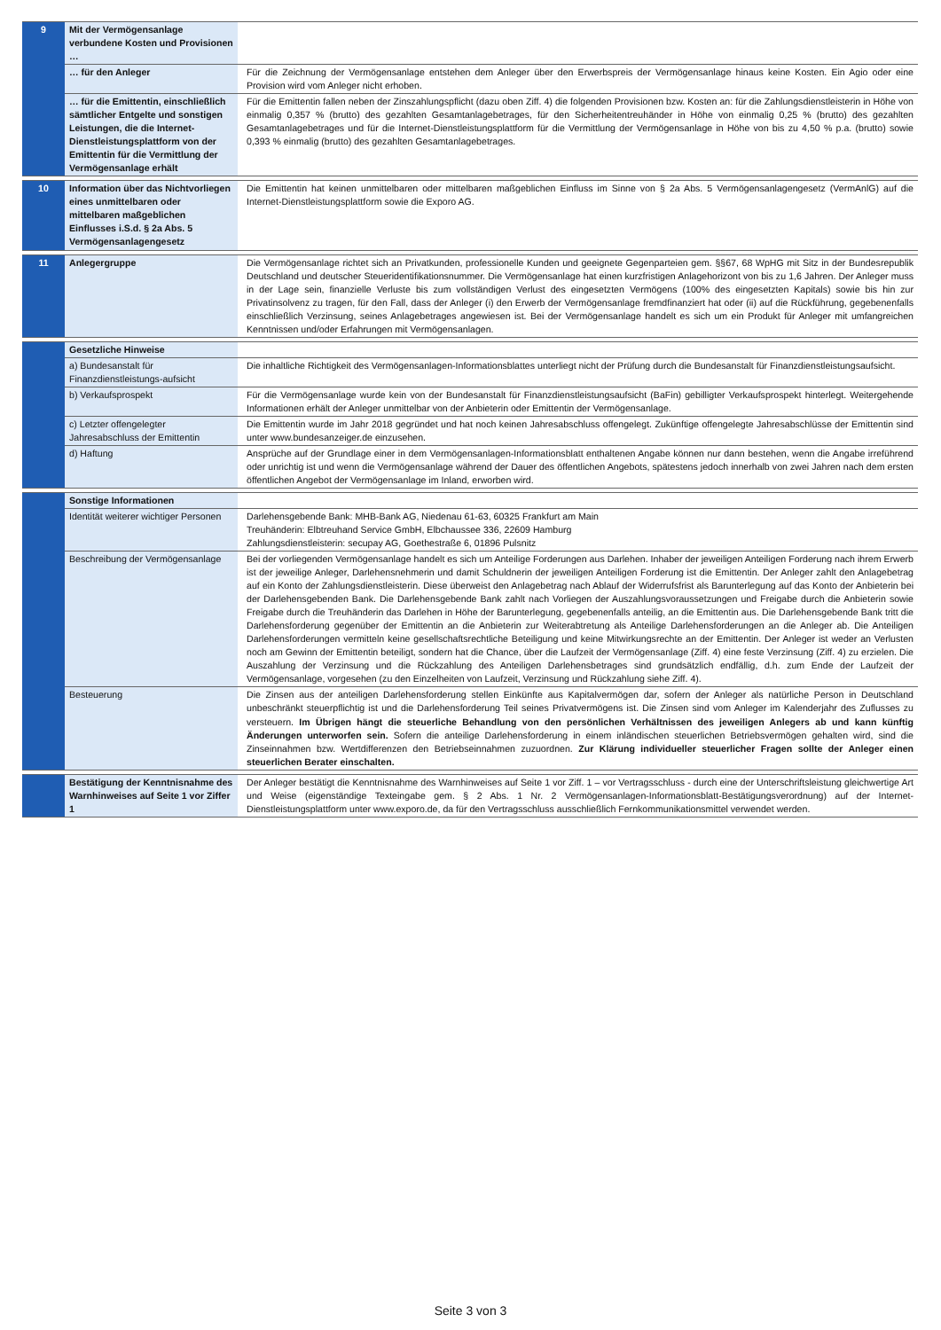| 9 | Mit der Vermögensanlage verbundene Kosten und Provisionen … | |
| | … für den Anleger | Für die Zeichnung der Vermögensanlage entstehen dem Anleger über den Erwerbspreis der Vermögensanlage hinaus keine Kosten. Ein Agio oder eine Provision wird vom Anleger nicht erhoben. |
| | … für die Emittentin, einschließlich sämtlicher Entgelte und sonstigen Leistungen, die die Internet-Dienstleistungsplattform von der Emittentin für die Vermittlung der Vermögensanlage erhält | Für die Emittentin fallen neben der Zinszahlungspflicht (dazu oben Ziff. 4) die folgenden Provisionen bzw. Kosten an: für die Zahlungsdienstleisterin in Höhe von einmalig 0,357 % (brutto) des gezahlten Gesamtanlagebetrages, für den Sicherheitentreuhänder in Höhe von einmalig 0,25 % (brutto) des gezahlten Gesamtanlagebetrages und für die Internet-Dienstleistungsplattform für die Vermittlung der Vermögensanlage in Höhe von bis zu 4,50 % p.a. (brutto) sowie 0,393 % einmalig (brutto) des gezahlten Gesamtanlagebetrages. |
| 10 | Information über das Nichtvorliegen eines unmittelbaren oder mittelbaren maßgeblichen Einflusses i.S.d. § 2a Abs. 5 Vermögensanlagengesetz | Die Emittentin hat keinen unmittelbaren oder mittelbaren maßgeblichen Einfluss im Sinne von § 2a Abs. 5 Vermögensanlagengesetz (VermAnlG) auf die Internet-Dienstleistungsplattform sowie die Exporo AG. |
| 11 | Anlegergruppe | Die Vermögensanlage richtet sich an Privatkunden, professionelle Kunden und geeignete Gegenparteien gem. §§67, 68 WpHG mit Sitz in der Bundesrepublik Deutschland und deutscher Steueridentifikationsnummer. Die Vermögensanlage hat einen kurzfristigen Anlagehorizont von bis zu 1,6 Jahren. Der Anleger muss in der Lage sein, finanzielle Verluste bis zum vollständigen Verlust des eingesetzten Vermögens (100% des eingesetzten Kapitals) sowie bis hin zur Privatinsolvenz zu tragen, für den Fall, dass der Anleger (i) den Erwerb der Vermögensanlage fremdfinanziert hat oder (ii) auf die Rückführung, gegebenenfalls einschließlich Verzinsung, seines Anlagebetrages angewiesen ist. Bei der Vermögensanlage handelt es sich um ein Produkt für Anleger mit umfangreichen Kenntnissen und/oder Erfahrungen mit Vermögensanlagen. |
| | Gesetzliche Hinweise | |
| | a) Bundesanstalt für Finanzdienstleistungs-aufsicht | Die inhaltliche Richtigkeit des Vermögensanlagen-Informationsblattes unterliegt nicht der Prüfung durch die Bundesanstalt für Finanzdienstleistungsaufsicht. |
| | b) Verkaufsprospekt | Für die Vermögensanlage wurde kein von der Bundesanstalt für Finanzdienstleistungsaufsicht (BaFin) gebilligter Verkaufsprospekt hinterlegt. Weitergehende Informationen erhält der Anleger unmittelbar von der Anbieterin oder Emittentin der Vermögensanlage. |
| | c) Letzter offengelegter Jahresabschluss der Emittentin | Die Emittentin wurde im Jahr 2018 gegründet und hat noch keinen Jahresabschluss offengelegt. Zukünftige offengelegte Jahresabschlüsse der Emittentin sind unter www.bundesanzeiger.de einzusehen. |
| | d) Haftung | Ansprüche auf der Grundlage einer in dem Vermögensanlagen-Informationsblatt enthaltenen Angabe können nur dann bestehen, wenn die Angabe irreführend oder unrichtig ist und wenn die Vermögensanlage während der Dauer des öffentlichen Angebots, spätestens jedoch innerhalb von zwei Jahren nach dem ersten öffentlichen Angebot der Vermögensanlage im Inland, erworben wird. |
| | Sonstige Informationen | |
| | Identität weiterer wichtiger Personen | Darlehensgebende Bank: MHB-Bank AG, Niedenau 61-63, 60325 Frankfurt am Main Treuhänderin: Elbtreuhand Service GmbH, Elbchaussee 336, 22609 Hamburg Zahlungsdienstleisterin: secupay AG, Goethestraße 6, 01896 Pulsnitz |
| | Beschreibung der Vermögensanlage | Bei der vorliegenden Vermögensanlage handelt es sich um Anteilige Forderungen aus Darlehen. Inhaber der jeweiligen Anteiligen Forderung nach ihrem Erwerb ist der jeweilige Anleger, Darlehensnehmerin und damit Schuldnerin der jeweiligen Anteiligen Forderung ist die Emittentin. Der Anleger zahlt den Anlagebetrag auf ein Konto der Zahlungsdienstleisterin. Diese überweist den Anlagebetrag nach Ablauf der Widerrufsfrist als Barunterlegung auf das Konto der Anbieterin bei der Darlehensgebenden Bank. Die Darlehensgebende Bank zahlt nach Vorliegen der Auszahlungsvoraussetzungen und Freigabe durch die Anbieterin sowie Freigabe durch die Treuhänderin das Darlehen in Höhe der Barunterlegung, gegebenenfalls anteilig, an die Emittentin aus. Die Darlehensgebende Bank tritt die Darlehensforderung gegenüber der Emittentin an die Anbieterin zur Weiterabtretung als Anteilige Darlehensforderungen an die Anleger ab. Die Anteiligen Darlehensforderungen vermitteln keine gesellschaftsrechtliche Beteiligung und keine Mitwirkungsrechte an der Emittentin. Der Anleger ist weder an Verlusten noch am Gewinn der Emittentin beteiligt, sondern hat die Chance, über die Laufzeit der Vermögensanlage (Ziff. 4) eine feste Verzinsung (Ziff. 4) zu erzielen. Die Auszahlung der Verzinsung und die Rückzahlung des Anteiligen Darlehensbetrages sind grundsätzlich endfällig, d.h. zum Ende der Laufzeit der Vermögensanlage, vorgesehen (zu den Einzelheiten von Laufzeit, Verzinsung und Rückzahlung siehe Ziff. 4). |
| | Besteuerung | Die Zinsen aus der anteiligen Darlehensforderung stellen Einkünfte aus Kapitalvermögen dar, sofern der Anleger als natürliche Person in Deutschland unbeschränkt steuerpflichtig ist und die Darlehensforderung Teil seines Privatvermögens ist. Die Zinsen sind vom Anleger im Kalenderjahr des Zuflusses zu versteuern. Im Übrigen hängt die steuerliche Behandlung von den persönlichen Verhältnissen des jeweiligen Anlegers ab und kann künftig Änderungen unterworfen sein. Sofern die anteilige Darlehensforderung in einem inländischen steuerlichen Betriebsvermögen gehalten wird, sind die Zinseinnahmen bzw. Wertdifferenzen den Betriebseinnahmen zuzuordnen. Zur Klärung individueller steuerlicher Fragen sollte der Anleger einen steuerlichen Berater einschalten. |
| | Bestätigung der Kenntnisnahme des Warnhinweises auf Seite 1 vor Ziffer 1 | Der Anleger bestätigt die Kenntnisnahme des Warnhinweises auf Seite 1 vor Ziff. 1 – vor Vertragsschluss - durch eine der Unterschriftsleistung gleichwertige Art und Weise (eigenständige Texteingabe gem. § 2 Abs. 1 Nr. 2 Vermögensanlagen-Informationsblatt-Bestätigungsverordnung) auf der Internet-Dienstleistungsplattform unter www.exporo.de, da für den Vertragsschluss ausschließlich Fernkommunikationsmittel verwendet werden. |
Seite 3 von 3